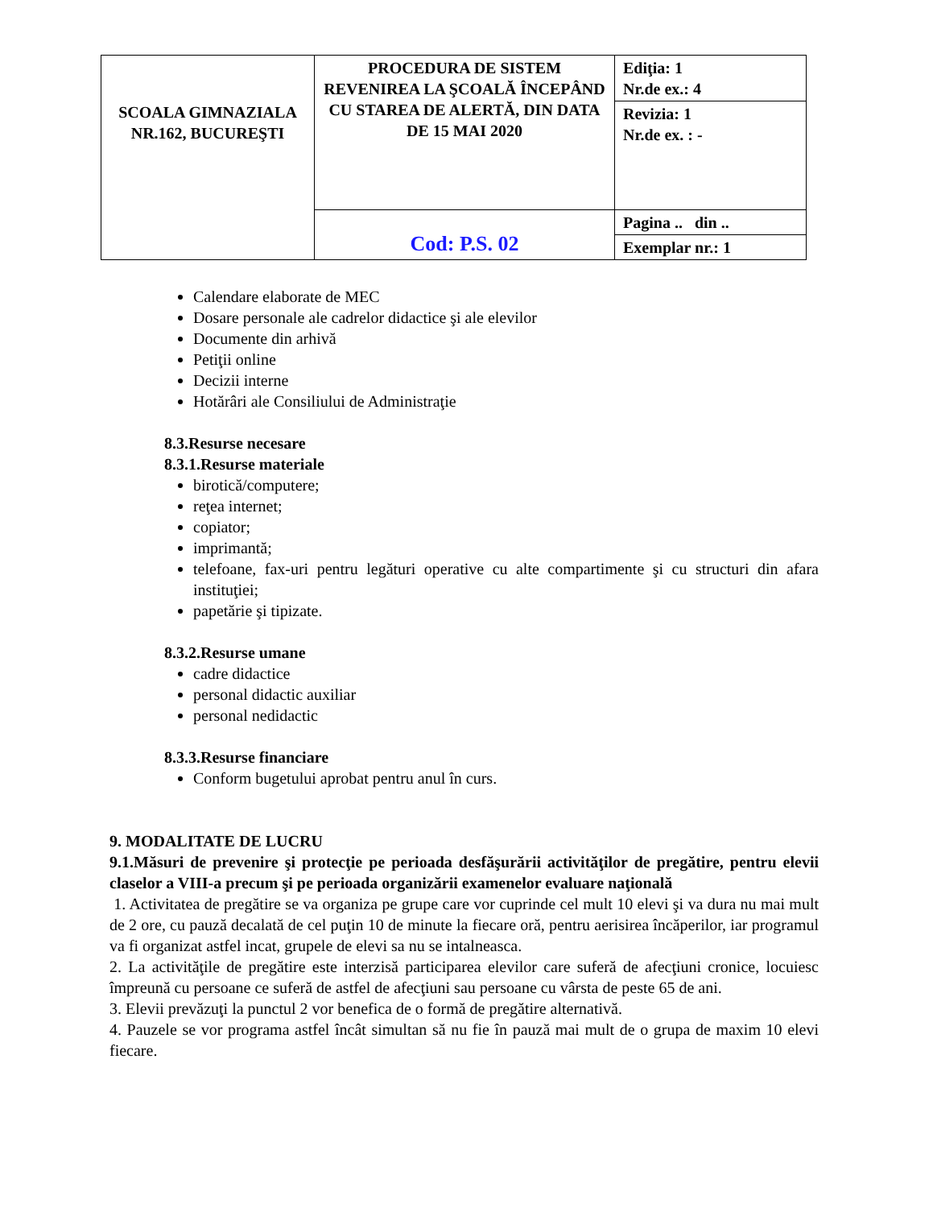| SCOALA GIMNAZIALA NR.162, BUCUREŞTI | PROCEDURA DE SISTEM REVENIREA LA ŞCOALĂ ÎNCEPÂND CU STAREA DE ALERTĂ, DIN DATA DE 15 MAI 2020 | Ediţia: 1 Nr.de ex.: 4 |
| | | Revizia: 1 Nr.de ex. : - |
| | Cod: P.S. 02 | Pagina .. din .. |
| | | Exemplar nr.: 1 |
Calendare elaborate de MEC
Dosare personale ale cadrelor didactice şi ale elevilor
Documente din arhivă
Petiţii online
Decizii interne
Hotărâri ale Consiliului de Administraţie
8.3.Resurse necesare
8.3.1.Resurse materiale
birotică/computere;
reţea internet;
copiator;
imprimantă;
telefoane, fax-uri pentru legături operative cu alte compartimente şi cu structuri din afara instituţiei;
papetărie şi tipizate.
8.3.2.Resurse umane
cadre didactice
personal didactic auxiliar
personal nedidactic
8.3.3.Resurse financiare
Conform bugetului aprobat pentru anul în curs.
9. MODALITATE DE LUCRU
9.1.Măsuri de prevenire şi protecţie pe perioada desfăşurării activităţilor de pregătire, pentru elevii claselor a VIII-a precum şi pe perioada organizării examenelor evaluare naţională
1. Activitatea de pregătire se va organiza pe grupe care vor cuprinde cel mult 10 elevi şi va dura nu mai mult de 2 ore, cu pauză decalată de cel puţin 10 de minute la fiecare oră, pentru aerisirea încăperilor, iar programul va fi organizat astfel incat, grupele de elevi sa nu se intalneasca.
2. La activităţile de pregătire este interzisă participarea elevilor care suferă de afecţiuni cronice, locuiesc împreună cu persoane ce suferă de astfel de afecţiuni sau persoane cu vârsta de peste 65 de ani.
3. Elevii prevăzuţi la punctul 2 vor benefica de o formă de pregătire alternativă.
4. Pauzele se vor programa astfel încât simultan să nu fie în pauză mai mult de o grupa de maxim 10 elevi fiecare.